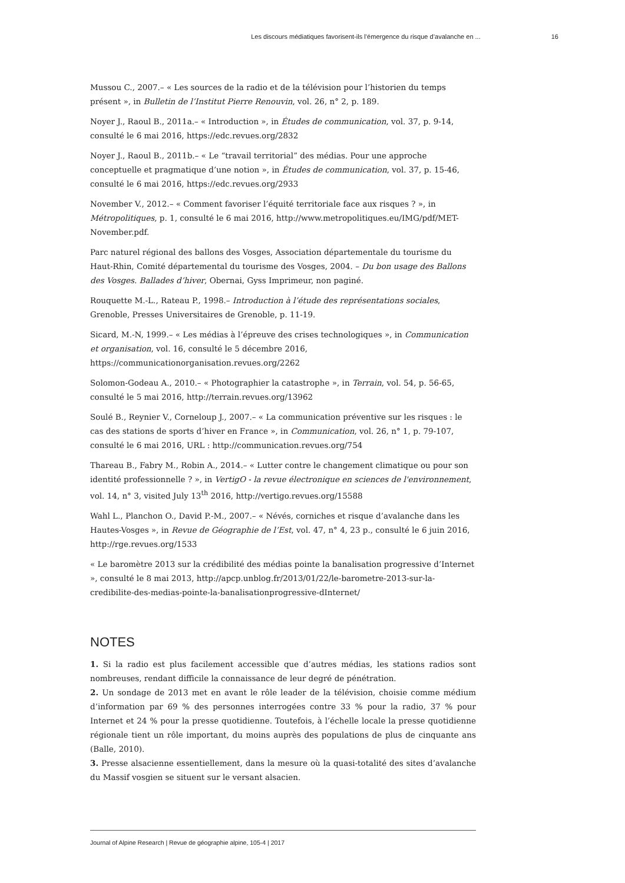Les discours médiatiques favorisent-ils l’émergence du risque d’avalanche en ... 16
Mussou C., 2007.– « Les sources de la radio et de la télévision pour l’historien du temps présent », in Bulletin de l’Institut Pierre Renouvin, vol. 26, n° 2, p. 189.
Noyer J., Raoul B., 2011a.– « Introduction », in Études de communication, vol. 37, p. 9-14, consulté le 6 mai 2016, https://edc.revues.org/2832
Noyer J., Raoul B., 2011b.– « Le “travail territorial” des médias. Pour une approche conceptuelle et pragmatique d’une notion », in Études de communication, vol. 37, p. 15-46, consulté le 6 mai 2016, https://edc.revues.org/2933
November V., 2012.– « Comment favoriser l’équité territoriale face aux risques ? », in Métropolitiques, p. 1, consulté le 6 mai 2016, http://www.metropolitiques.eu/IMG/pdf/MET-November.pdf.
Parc naturel régional des ballons des Vosges, Association départementale du tourisme du Haut-Rhin, Comité départemental du tourisme des Vosges, 2004. – Du bon usage des Ballons des Vosges. Ballades d’hiver, Obernai, Gyss Imprimeur, non paginé.
Rouquette M.-L., Rateau P., 1998.– Introduction à l’étude des représentations sociales, Grenoble, Presses Universitaires de Grenoble, p. 11-19.
Sicard, M.-N, 1999.– « Les médias à l’épreuve des crises technologiques », in Communication et organisation, vol. 16, consulté le 5 décembre 2016, https://communicationorganisation.revues.org/2262
Solomon-Godeau A., 2010.– « Photographier la catastrophe », in Terrain, vol. 54, p. 56-65, consulté le 5 mai 2016, http://terrain.revues.org/13962
Soulé B., Reynier V., Corneloup J., 2007.– « La communication préventive sur les risques : le cas des stations de sports d’hiver en France », in Communication, vol. 26, n° 1, p. 79-107, consulté le 6 mai 2016, URL : http://communication.revues.org/754
Thareau B., Fabry M., Robin A., 2014.– « Lutter contre le changement climatique ou pour son identité professionnelle ? », in VertigO - la revue électronique en sciences de l'environnement, vol. 14, n° 3, visited July 13<sup>th</sup> 2016, http://vertigo.revues.org/15588
Wahl L., Planchon O., David P.-M., 2007.– « Névés, corniches et risque d’avalanche dans les Hautes-Vosges », in Revue de Géographie de l’Est, vol. 47, n° 4, 23 p., consulté le 6 juin 2016, http://rge.revues.org/1533
« Le baromètre 2013 sur la crédibilité des médias pointe la banalisation progressive d’Internet », consulté le 8 mai 2013, http://apcp.unblog.fr/2013/01/22/le-barometre-2013-sur-la-credibilite-des-medias-pointe-la-banalisationprogressive-dInternet/
NOTES
1. Si la radio est plus facilement accessible que d’autres médias, les stations radios sont nombreuses, rendant difficile la connaissance de leur degré de pénétration.
2. Un sondage de 2013 met en avant le rôle leader de la télévision, choisie comme médium d’information par 69 % des personnes interrogées contre 33 % pour la radio, 37 % pour Internet et 24 % pour la presse quotidienne. Toutefois, à l’échelle locale la presse quotidienne régionale tient un rôle important, du moins auprès des populations de plus de cinquante ans (Balle, 2010).
3. Presse alsacienne essentiellement, dans la mesure où la quasi-totalité des sites d’avalanche du Massif vosgien se situent sur le versant alsacien.
Journal of Alpine Research | Revue de géographie alpine, 105-4 | 2017